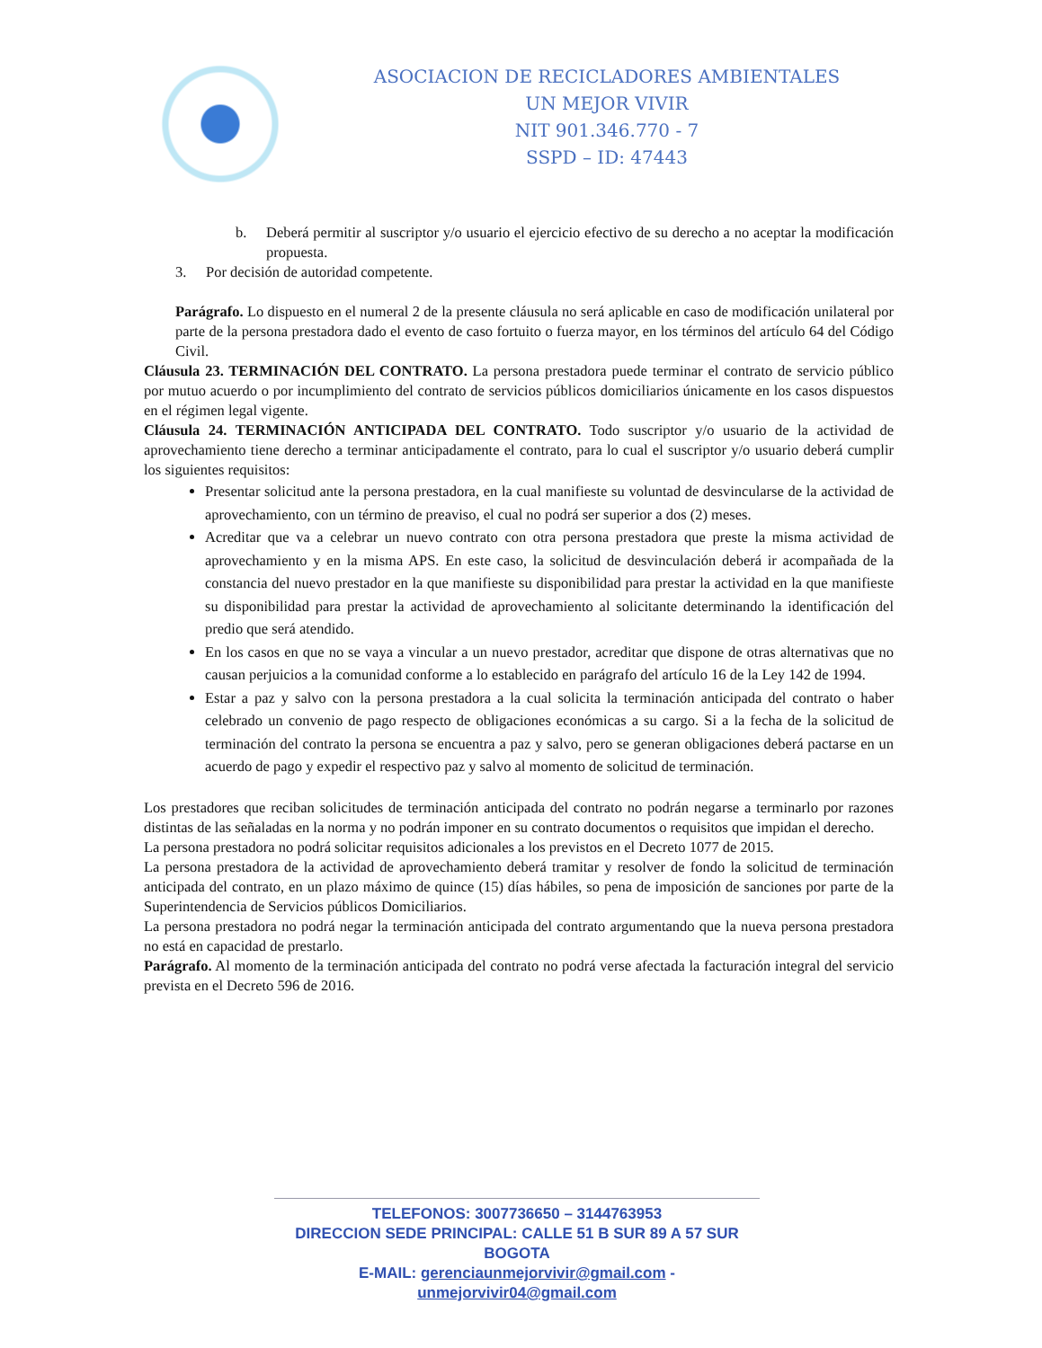ASOCIACION DE RECICLADORES AMBIENTALES
UN MEJOR VIVIR
NIT 901.346.770 - 7
SSPD – ID: 47443
b. Deberá permitir al suscriptor y/o usuario el ejercicio efectivo de su derecho a no aceptar la modificación propuesta.
3. Por decisión de autoridad competente.
Parágrafo. Lo dispuesto en el numeral 2 de la presente cláusula no será aplicable en caso de modificación unilateral por parte de la persona prestadora dado el evento de caso fortuito o fuerza mayor, en los términos del artículo 64 del Código Civil.
Cláusula 23. TERMINACIÓN DEL CONTRATO. La persona prestadora puede terminar el contrato de servicio público por mutuo acuerdo o por incumplimiento del contrato de servicios públicos domiciliarios únicamente en los casos dispuestos en el régimen legal vigente.
Cláusula 24. TERMINACIÓN ANTICIPADA DEL CONTRATO. Todo suscriptor y/o usuario de la actividad de aprovechamiento tiene derecho a terminar anticipadamente el contrato, para lo cual el suscriptor y/o usuario deberá cumplir los siguientes requisitos:
Presentar solicitud ante la persona prestadora, en la cual manifieste su voluntad de desvincularse de la actividad de aprovechamiento, con un término de preaviso, el cual no podrá ser superior a dos (2) meses.
Acreditar que va a celebrar un nuevo contrato con otra persona prestadora que preste la misma actividad de aprovechamiento y en la misma APS. En este caso, la solicitud de desvinculación deberá ir acompañada de la constancia del nuevo prestador en la que manifieste su disponibilidad para prestar la actividad en la que manifieste su disponibilidad para prestar la actividad de aprovechamiento al solicitante determinando la identificación del predio que será atendido.
En los casos en que no se vaya a vincular a un nuevo prestador, acreditar que dispone de otras alternativas que no causan perjuicios a la comunidad conforme a lo establecido en parágrafo del artículo 16 de la Ley 142 de 1994.
Estar a paz y salvo con la persona prestadora a la cual solicita la terminación anticipada del contrato o haber celebrado un convenio de pago respecto de obligaciones económicas a su cargo. Si a la fecha de la solicitud de terminación del contrato la persona se encuentra a paz y salvo, pero se generan obligaciones deberá pactarse en un acuerdo de pago y expedir el respectivo paz y salvo al momento de solicitud de terminación.
Los prestadores que reciban solicitudes de terminación anticipada del contrato no podrán negarse a terminarlo por razones distintas de las señaladas en la norma y no podrán imponer en su contrato documentos o requisitos que impidan el derecho.
La persona prestadora no podrá solicitar requisitos adicionales a los previstos en el Decreto 1077 de 2015.
La persona prestadora de la actividad de aprovechamiento deberá tramitar y resolver de fondo la solicitud de terminación anticipada del contrato, en un plazo máximo de quince (15) días hábiles, so pena de imposición de sanciones por parte de la Superintendencia de Servicios públicos Domiciliarios.
La persona prestadora no podrá negar la terminación anticipada del contrato argumentando que la nueva persona prestadora no está en capacidad de prestarlo.
Parágrafo. Al momento de la terminación anticipada del contrato no podrá verse afectada la facturación integral del servicio prevista en el Decreto 596 de 2016.
TELEFONOS: 3007736650 – 3144763953
DIRECCION SEDE PRINCIPAL: CALLE 51 B SUR 89 A 57 SUR BOGOTA
E-MAIL: gerenciaunmejorvivir@gmail.com - unmejorvivir04@gmail.com